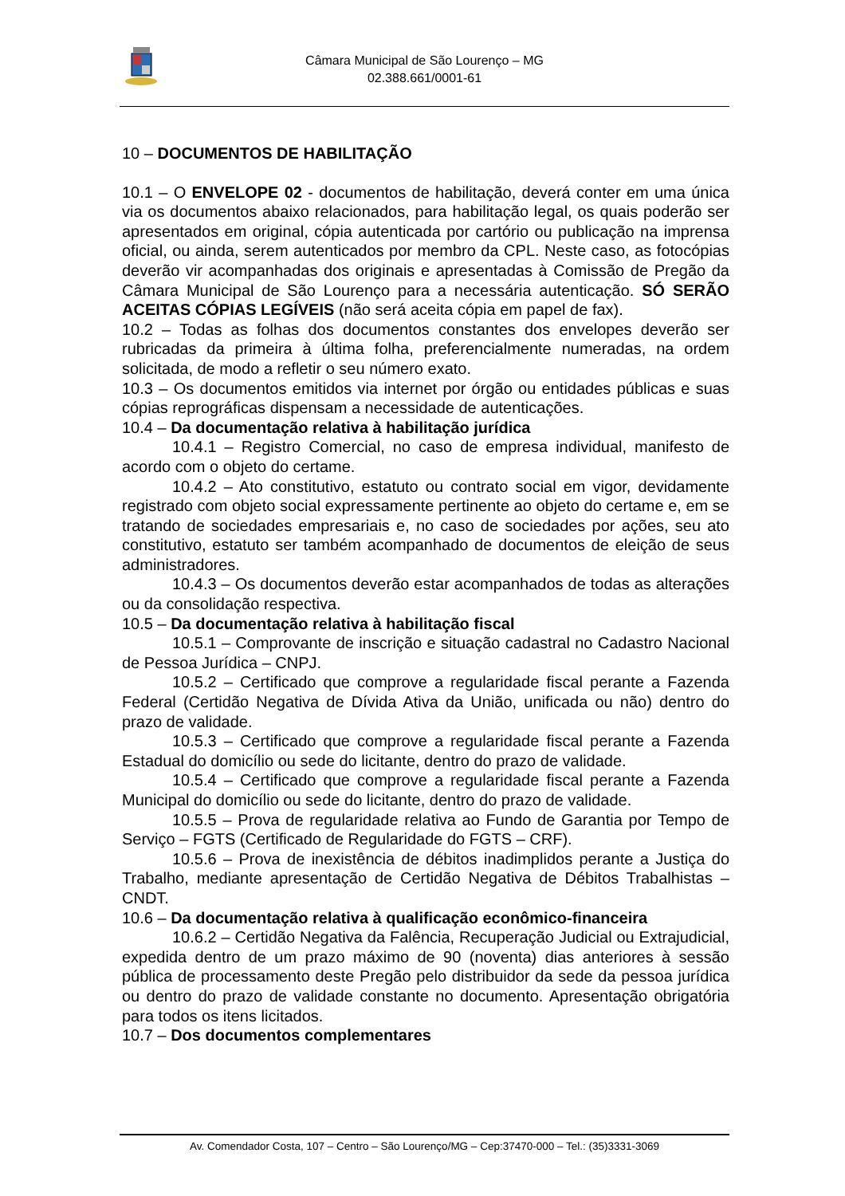Câmara Municipal de São Lourenço – MG
02.388.661/0001-61
10 – DOCUMENTOS DE HABILITAÇÃO
10.1 – O ENVELOPE 02 - documentos de habilitação, deverá conter em uma única via os documentos abaixo relacionados, para habilitação legal, os quais poderão ser apresentados em original, cópia autenticada por cartório ou publicação na imprensa oficial, ou ainda, serem autenticados por membro da CPL. Neste caso, as fotocópias deverão vir acompanhadas dos originais e apresentadas à Comissão de Pregão da Câmara Municipal de São Lourenço para a necessária autenticação. SÓ SERÃO ACEITAS CÓPIAS LEGÍVEIS (não será aceita cópia em papel de fax).
10.2 – Todas as folhas dos documentos constantes dos envelopes deverão ser rubricadas da primeira à última folha, preferencialmente numeradas, na ordem solicitada, de modo a refletir o seu número exato.
10.3 – Os documentos emitidos via internet por órgão ou entidades públicas e suas cópias reprográficas dispensam a necessidade de autenticações.
10.4 – Da documentação relativa à habilitação jurídica
10.4.1 – Registro Comercial, no caso de empresa individual, manifesto de acordo com o objeto do certame.
10.4.2 – Ato constitutivo, estatuto ou contrato social em vigor, devidamente registrado com objeto social expressamente pertinente ao objeto do certame e, em se tratando de sociedades empresariais e, no caso de sociedades por ações, seu ato constitutivo, estatuto ser também acompanhado de documentos de eleição de seus administradores.
10.4.3 – Os documentos deverão estar acompanhados de todas as alterações ou da consolidação respectiva.
10.5 – Da documentação relativa à habilitação fiscal
10.5.1 – Comprovante de inscrição e situação cadastral no Cadastro Nacional de Pessoa Jurídica – CNPJ.
10.5.2 – Certificado que comprove a regularidade fiscal perante a Fazenda Federal (Certidão Negativa de Dívida Ativa da União, unificada ou não) dentro do prazo de validade.
10.5.3 – Certificado que comprove a regularidade fiscal perante a Fazenda Estadual do domicílio ou sede do licitante, dentro do prazo de validade.
10.5.4 – Certificado que comprove a regularidade fiscal perante a Fazenda Municipal do domicílio ou sede do licitante, dentro do prazo de validade.
10.5.5 – Prova de regularidade relativa ao Fundo de Garantia por Tempo de Serviço – FGTS (Certificado de Regularidade do FGTS – CRF).
10.5.6 – Prova de inexistência de débitos inadimplidos perante a Justiça do Trabalho, mediante apresentação de Certidão Negativa de Débitos Trabalhistas – CNDT.
10.6 – Da documentação relativa à qualificação econômico-financeira
10.6.2 – Certidão Negativa da Falência, Recuperação Judicial ou Extrajudicial, expedida dentro de um prazo máximo de 90 (noventa) dias anteriores à sessão pública de processamento deste Pregão pelo distribuidor da sede da pessoa jurídica ou dentro do prazo de validade constante no documento. Apresentação obrigatória para todos os itens licitados.
10.7 – Dos documentos complementares
Av. Comendador Costa, 107 – Centro – São Lourenço/MG – Cep:37470-000 – Tel.: (35)3331-3069